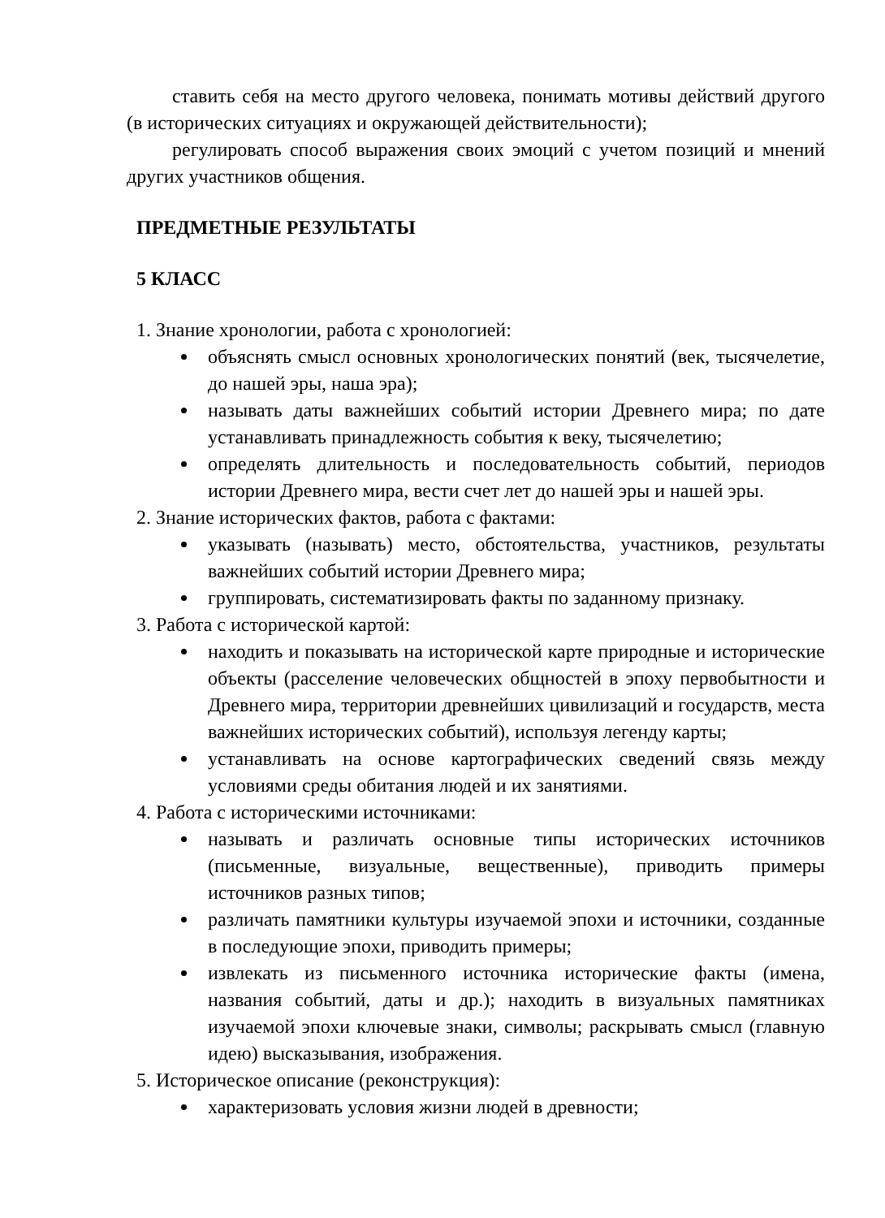ставить себя на место другого человека, понимать мотивы действий другого (в исторических ситуациях и окружающей действительности);
регулировать способ выражения своих эмоций с учетом позиций и мнений других участников общения.
ПРЕДМЕТНЫЕ РЕЗУЛЬТАТЫ
5 КЛАСС
1. Знание хронологии, работа с хронологией:
объяснять смысл основных хронологических понятий (век, тысячелетие, до нашей эры, наша эра);
называть даты важнейших событий истории Древнего мира; по дате устанавливать принадлежность события к веку, тысячелетию;
определять длительность и последовательность событий, периодов истории Древнего мира, вести счет лет до нашей эры и нашей эры.
2. Знание исторических фактов, работа с фактами:
указывать (называть) место, обстоятельства, участников, результаты важнейших событий истории Древнего мира;
группировать, систематизировать факты по заданному признаку.
3. Работа с исторической картой:
находить и показывать на исторической карте природные и исторические объекты (расселение человеческих общностей в эпоху первобытности и Древнего мира, территории древнейших цивилизаций и государств, места важнейших исторических событий), используя легенду карты;
устанавливать на основе картографических сведений связь между условиями среды обитания людей и их занятиями.
4. Работа с историческими источниками:
называть и различать основные типы исторических источников (письменные, визуальные, вещественные), приводить примеры источников разных типов;
различать памятники культуры изучаемой эпохи и источники, созданные в последующие эпохи, приводить примеры;
извлекать из письменного источника исторические факты (имена, названия событий, даты и др.); находить в визуальных памятниках изучаемой эпохи ключевые знаки, символы; раскрывать смысл (главную идею) высказывания, изображения.
5. Историческое описание (реконструкция):
характеризовать условия жизни людей в древности;